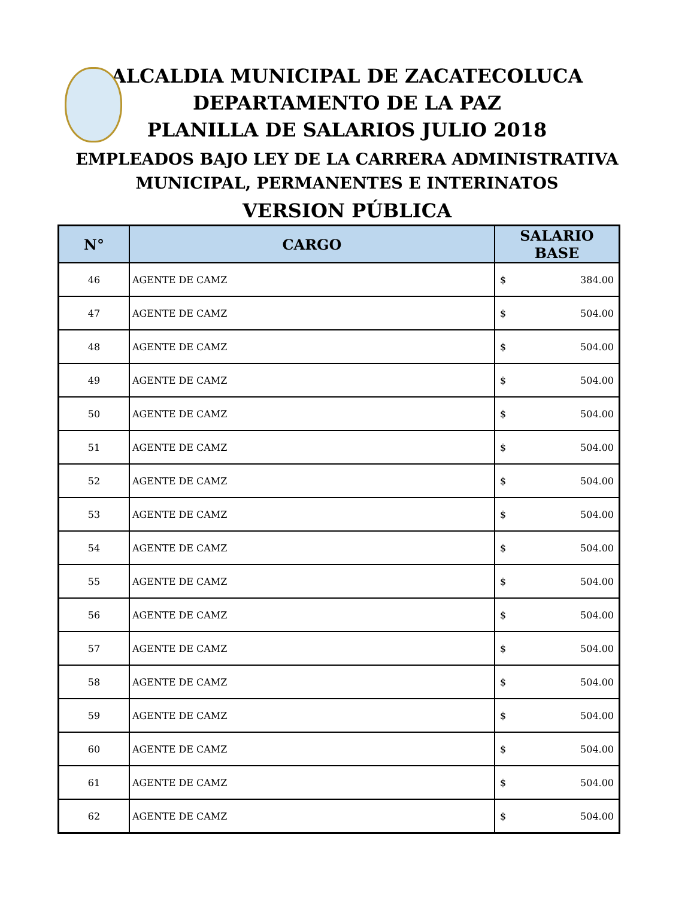ALCALDIA MUNICIPAL DE ZACATECOLUCA
DEPARTAMENTO DE LA PAZ
PLANILLA DE SALARIOS JULIO 2018
EMPLEADOS BAJO LEY DE LA CARRERA ADMINISTRATIVA
MUNICIPAL, PERMANENTES E INTERINATOS
VERSION PÚBLICA
| N° | CARGO | SALARIO BASE |
| --- | --- | --- |
| 46 | AGENTE DE CAMZ | $ 384.00 |
| 47 | AGENTE DE CAMZ | $ 504.00 |
| 48 | AGENTE DE CAMZ | $ 504.00 |
| 49 | AGENTE DE CAMZ | $ 504.00 |
| 50 | AGENTE DE CAMZ | $ 504.00 |
| 51 | AGENTE DE CAMZ | $ 504.00 |
| 52 | AGENTE DE CAMZ | $ 504.00 |
| 53 | AGENTE DE CAMZ | $ 504.00 |
| 54 | AGENTE DE CAMZ | $ 504.00 |
| 55 | AGENTE DE CAMZ | $ 504.00 |
| 56 | AGENTE DE CAMZ | $ 504.00 |
| 57 | AGENTE DE CAMZ | $ 504.00 |
| 58 | AGENTE DE CAMZ | $ 504.00 |
| 59 | AGENTE DE CAMZ | $ 504.00 |
| 60 | AGENTE DE CAMZ | $ 504.00 |
| 61 | AGENTE DE CAMZ | $ 504.00 |
| 62 | AGENTE DE CAMZ | $ 504.00 |